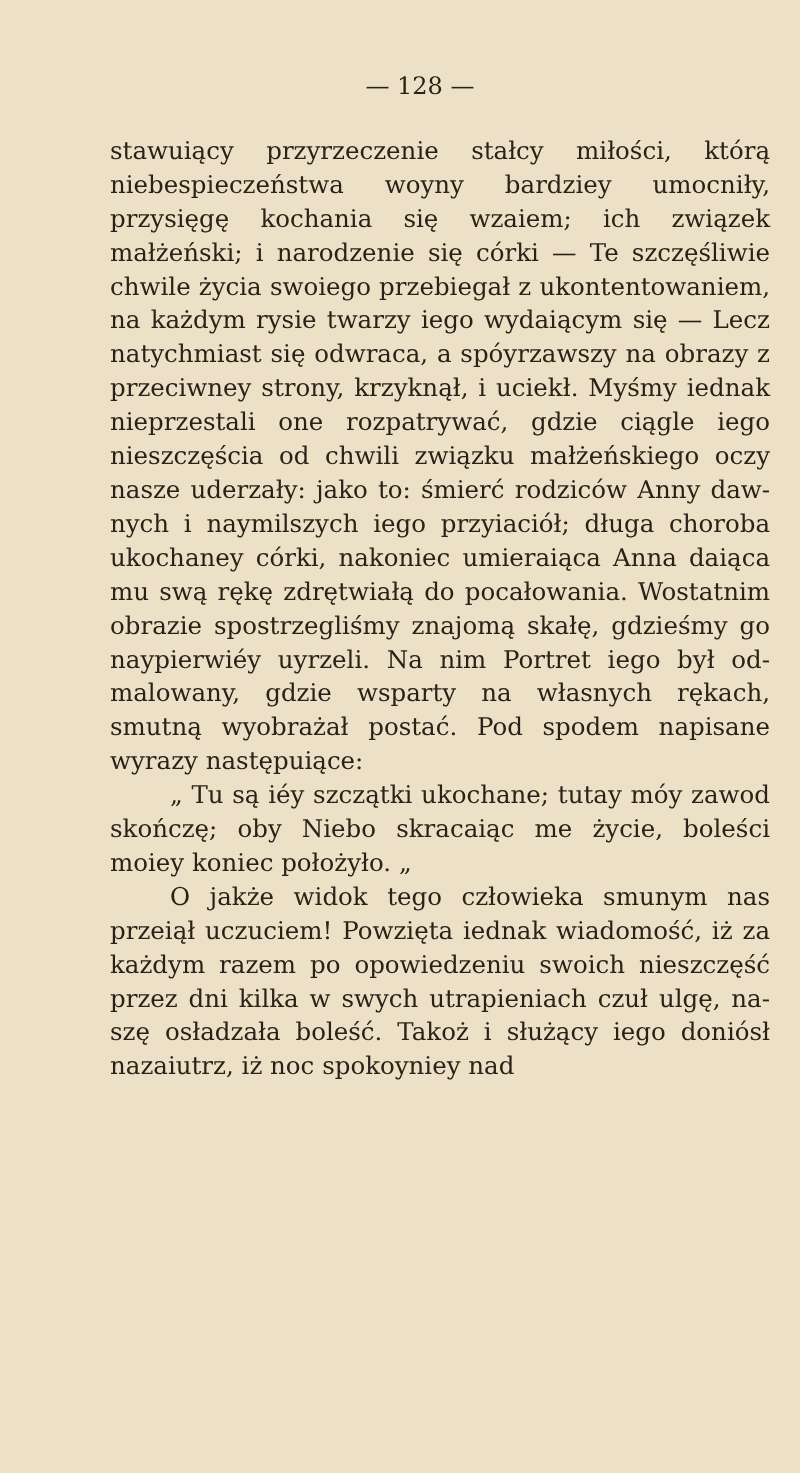— 128 —
stawuiący przyrzeczenie stałcy miłości, któ­rą niebespieczeństwa woyny bardziey umo­cniły, przysięgę kochania się wzaiem; ich związek małżeński; i narodzenie się córki — Te szczęśliwie chwile życia swoiego prze­biegał z ukontentowaniem, na każdym rysie twarzy iego wydaiącym się — Lecz natych­miast się odwraca, a spóyrzawszy na obra­zy z przeciwney strony, krzyknął, i uciekł. Myśmy iednak nieprzestali one rozpatry­wać, gdzie ciągle iego nieszczęścia od chwi­li związku małżeńskiego oczy nasze ude­rzały: jako to: śmierć rodziców Anny daw­nych i naymilszych iego przyiaciół; długa cho­roba ukochaney córki, nakoniec umieraiąca Anna daiąca mu swą rękę zdrętwiałą do pocałowania. Wostatnim obrazie spostrze­gliśmy znajomą skałę, gdzieśmy go naypier­wiéy uyrzeli. Na nim Portret iego był od­malowany, gdzie wsparty na własnych rę­kach, smutną wyobrażał postać. Pod spo­dem napisane wyrazy następuiące:
„ Tu są iéy szczątki ukochane; tutay móy zawod skończę; oby Niebo skracaiąc me życie, boleści moiey koniec położyło. „
O jakże widok tego człowieka smu­nym nas przeiął uczuciem! Powzięta ie­dnak wiadomość, iż za każdym razem po opowiedzeniu swoich nieszczęść przez dni kilka w swych utrapieniach czuł ulgę, na­szę osładzała boleść. Takoż i służący iego doniósł nazaiutrz, iż noc spokoyniey nad